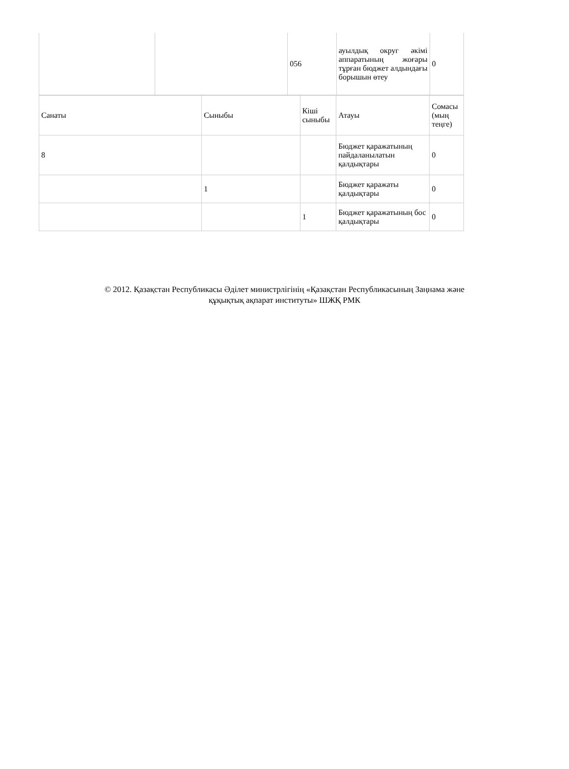| | | 056 | ауылдық округ әкімі аппаратының жоғары тұрған бюджет алдындағы борышын өтеу | 0 |
| Санаты | Сыныбы | Кіші сыныбы | Атауы | Сомасы (мың теңге) |
| 8 | | | Бюджет қаражатының пайдаланылатын қалдықтары | 0 |
| | 1 | | Бюджет қаражаты қалдықтары | 0 |
| | | 1 | Бюджет қаражатының бос қалдықтары | 0 |
© 2012. Қазақстан Республикасы Әділет министрлігінің «Қазақстан Республикасының Заңнама және
құқықтық ақпарат институты» ШЖҚ РМК